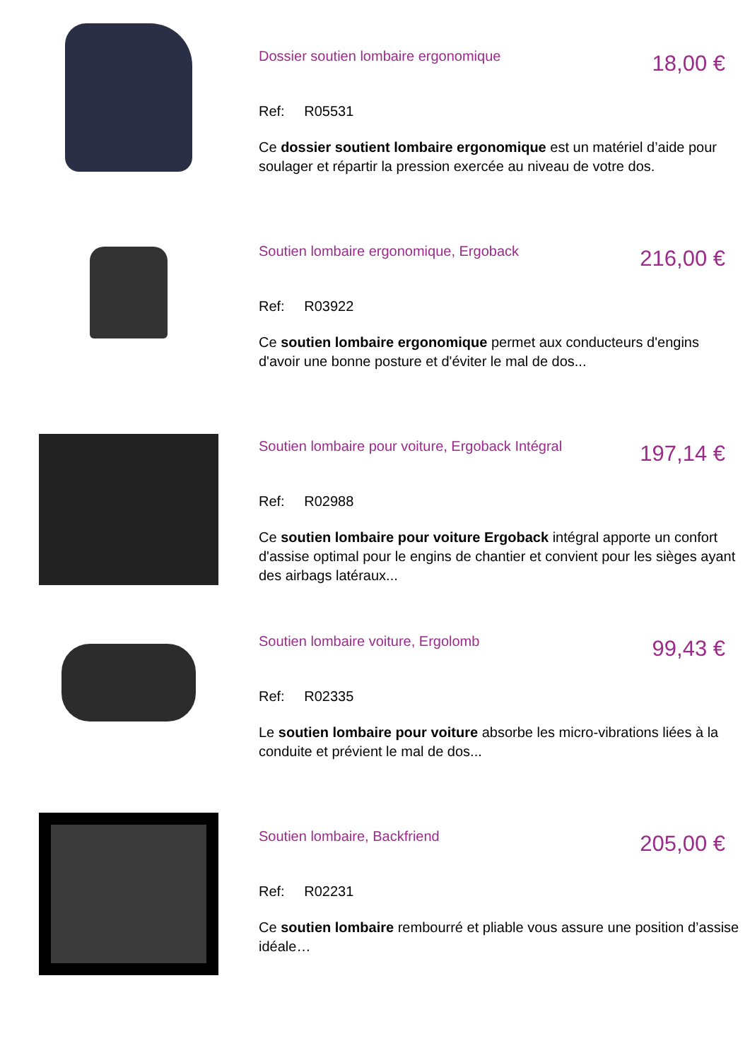Dossier soutien lombaire ergonomique
18,00 €
Ref: R05531
Ce dossier soutient lombaire ergonomique est un matériel d’aide pour soulager et répartir la pression exercée au niveau de votre dos.
Soutien lombaire ergonomique, Ergoback
216,00 €
Ref: R03922
Ce soutien lombaire ergonomique permet aux conducteurs d'engins d'avoir une bonne posture et d'éviter le mal de dos...
Soutien lombaire pour voiture, Ergoback Intégral
197,14 €
Ref: R02988
Ce soutien lombaire pour voiture Ergoback intégral apporte un confort d'assise optimal pour le engins de chantier et convient pour les sièges ayant des airbags latéraux...
Soutien lombaire voiture, Ergolomb
99,43 €
Ref: R02335
Le soutien lombaire pour voiture absorbe les micro-vibrations liées à la conduite et prévient le mal de dos...
Soutien lombaire, Backfriend
205,00 €
Ref: R02231
Ce soutien lombaire rembourré et pliable vous assure une position d’assise idéale…